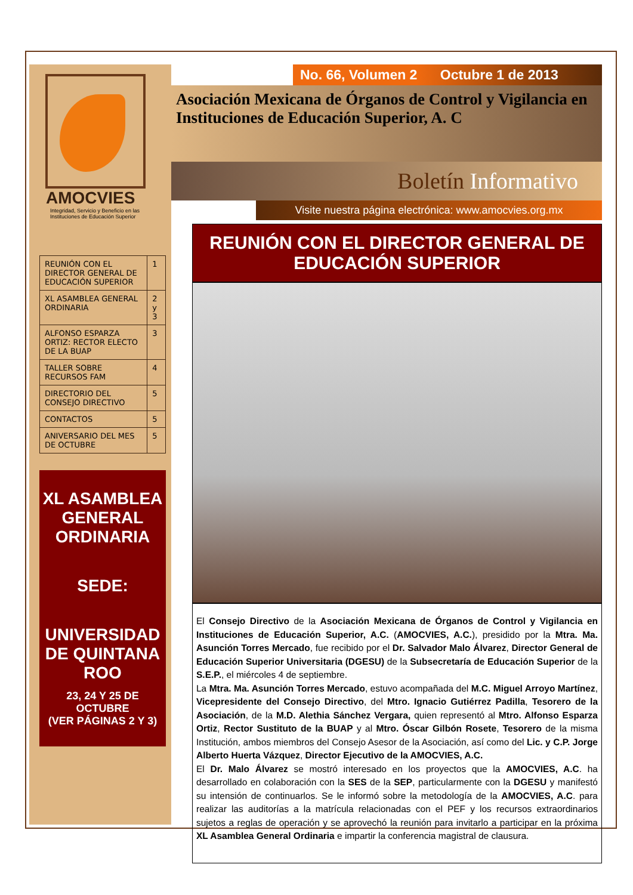AMOCVIES
Integridad, Servicio y Beneficio en las
Instituciones de Educación Superior
| REUNIÓN CON EL DIRECTOR GENERAL DE EDUCACIÓN SUPERIOR | 1 |
| XL ASAMBLEA GENERAL ORDINARIA | 2 y 3 |
| ALFONSO ESPARZA ORTIZ: RECTOR ELECTO DE LA BUAP | 3 |
| TALLER SOBRE RECURSOS FAM | 4 |
| DIRECTORIO DEL CONSEJO DIRECTIVO | 5 |
| CONTACTOS | 5 |
| ANIVERSARIO DEL MES DE OCTUBRE | 5 |
XL ASAMBLEA GENERAL ORDINARIA
SEDE:
UNIVERSIDAD DE QUINTANA ROO
23, 24 Y 25 DE OCTUBRE
(VER PÁGINAS 2 Y 3)
No. 66, Volumen 2 Octubre 1 de 2013
Asociación Mexicana de Órganos de Control y Vigilancia en
Instituciones de Educación Superior, A. C
Boletín Informativo
Visite nuestra página electrónica: www.amocvies.org.mx
REUNIÓN CON EL DIRECTOR GENERAL DE EDUCACIÓN SUPERIOR
El Consejo Directivo de la Asociación Mexicana de Órganos de Control y Vigilancia en Instituciones de Educación Superior, A.C. (AMOCVIES, A.C.), presidido por la Mtra. Ma. Asunción Torres Mercado, fue recibido por el Dr. Salvador Malo Álvarez, Director General de Educación Superior Universitaria (DGESU) de la Subsecretaría de Educación Superior de la S.E.P., el miércoles 4 de septiembre.
La Mtra. Ma. Asunción Torres Mercado, estuvo acompañada del M.C. Miguel Arroyo Martínez, Vicepresidente del Consejo Directivo, del Mtro. Ignacio Gutiérrez Padilla, Tesorero de la Asociación, de la M.D. Alethia Sánchez Vergara, quien representó al Mtro. Alfonso Esparza Ortiz, Rector Sustituto de la BUAP y al Mtro. Óscar Gilbón Rosete, Tesorero de la misma Institución, ambos miembros del Consejo Asesor de la Asociación, así como del Lic. y C.P. Jorge Alberto Huerta Vázquez, Director Ejecutivo de la AMOCVIES, A.C.
El Dr. Malo Álvarez se mostró interesado en los proyectos que la AMOCVIES, A.C. ha desarrollado en colaboración con la SES de la SEP, particularmente con la DGESU y manifestó su intensión de continuarlos. Se le informó sobre la metodología de la AMOCVIES, A.C. para realizar las auditorías a la matrícula relacionadas con el PEF y los recursos extraordinarios sujetos a reglas de operación y se aprovechó la reunión para invitarlo a participar en la próxima XL Asamblea General Ordinaria e impartir la conferencia magistral de clausura.